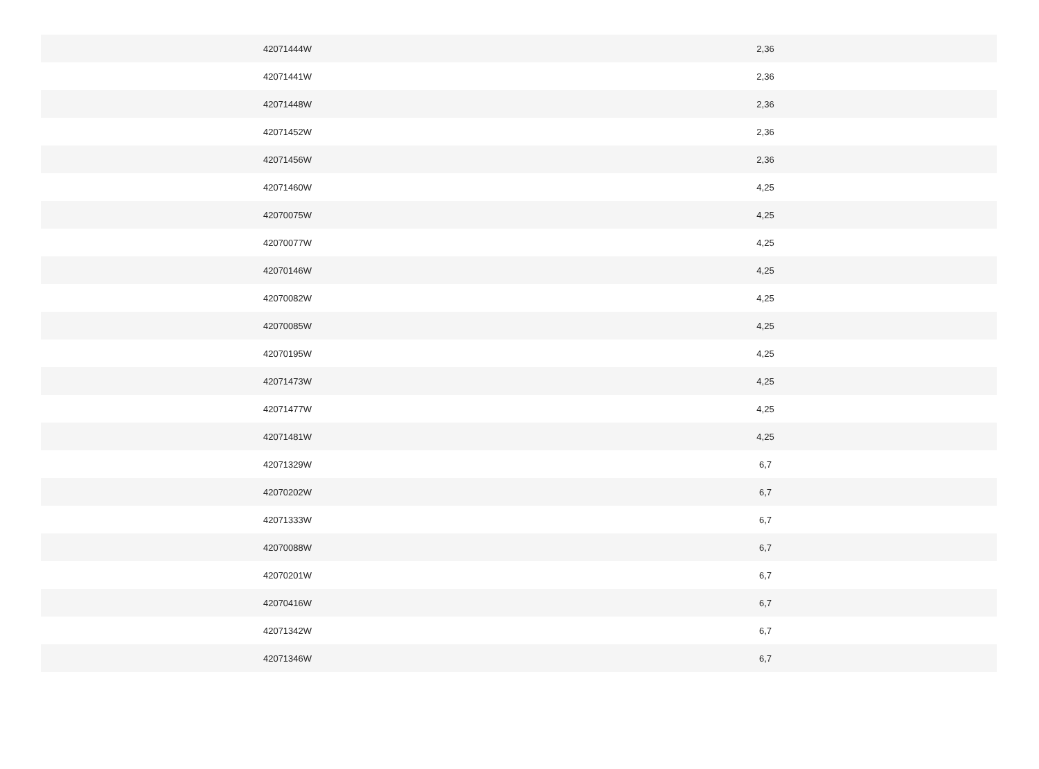| 42071444W | 2,36 |
| 42071441W | 2,36 |
| 42071448W | 2,36 |
| 42071452W | 2,36 |
| 42071456W | 2,36 |
| 42071460W | 4,25 |
| 42070075W | 4,25 |
| 42070077W | 4,25 |
| 42070146W | 4,25 |
| 42070082W | 4,25 |
| 42070085W | 4,25 |
| 42070195W | 4,25 |
| 42071473W | 4,25 |
| 42071477W | 4,25 |
| 42071481W | 4,25 |
| 42071329W | 6,7 |
| 42070202W | 6,7 |
| 42071333W | 6,7 |
| 42070088W | 6,7 |
| 42070201W | 6,7 |
| 42070416W | 6,7 |
| 42071342W | 6,7 |
| 42071346W | 6,7 |